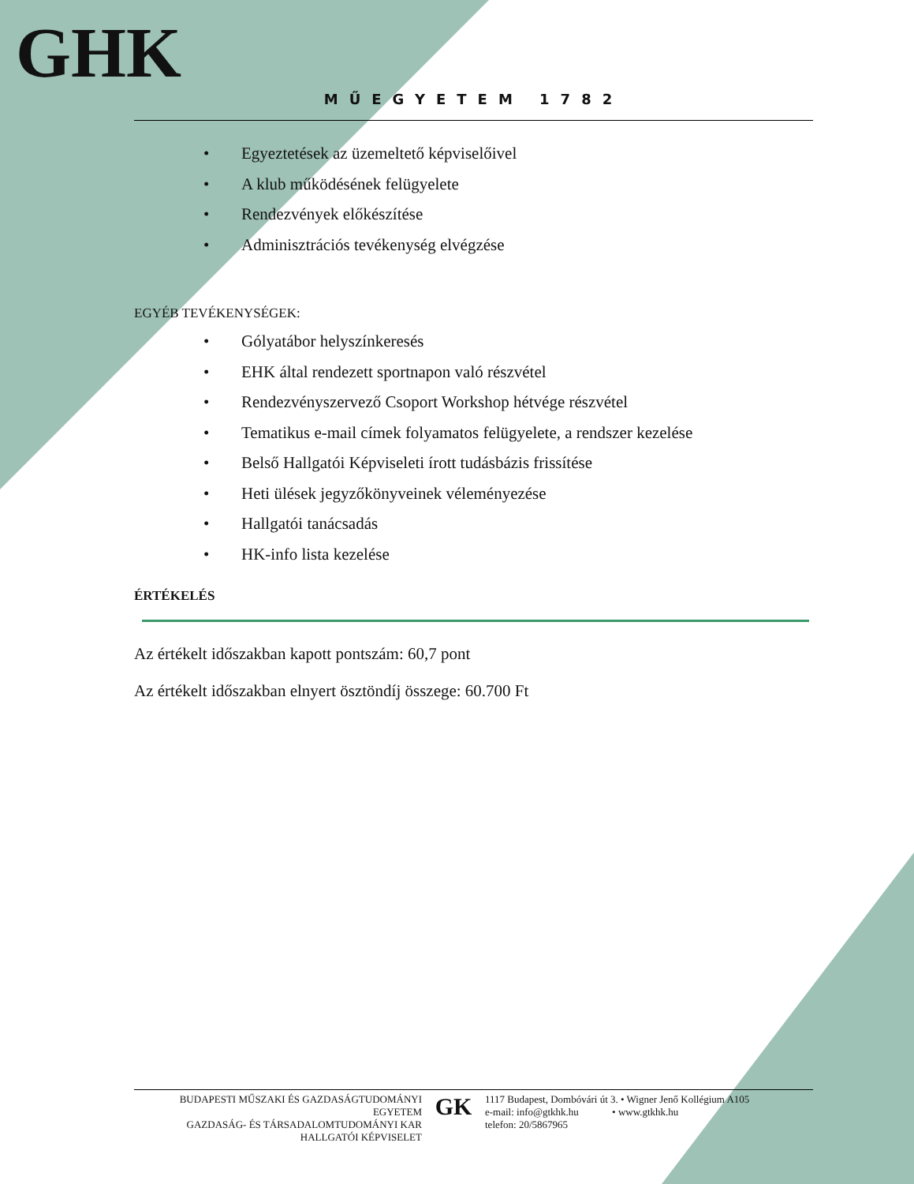GHK
MŰEGYETEM 1782
• Egyeztetések az üzemeltető képviselőivel
• A klub működésének felügyelete
• Rendezvények előkészítése
• Adminisztrációs tevékenység elvégzése
EGYÉB TEVÉKENYSÉGEK:
• Gólyatábor helyszínkeresés
• EHK által rendezett sportnapon való részvétel
• Rendezvényszervező Csoport Workshop hétvége részvétel
• Tematikus e-mail címek folyamatos felügyelete, a rendszer kezelése
• Belső Hallgatói Képviseleti írott tudásbázis frissítése
• Heti ülések jegyzőkönyveinek véleményezése
• Hallgatói tanácsadás
• HK-info lista kezelése
ÉRTÉKELÉS
Az értékelt időszakban kapott pontszám: 60,7 pont
Az értékelt időszakban elnyert ösztöndíj összege: 60.700 Ft
BUDAPESTI MŰSZAKI ÉS GAZDASÁGTUDOMÁNYI EGYETEM
GAZDASÁG- ÉS TÁRSADALOMTUDOMÁNYI KAR
HALLGATÓI KÉPVISELET
GK
1117 Budapest, Dombóvári út 3. • Wigner Jenő Kollégium A105
e-mail: info@gtkhk.hu • www.gtkhk.hu
telefon: 20/5867965